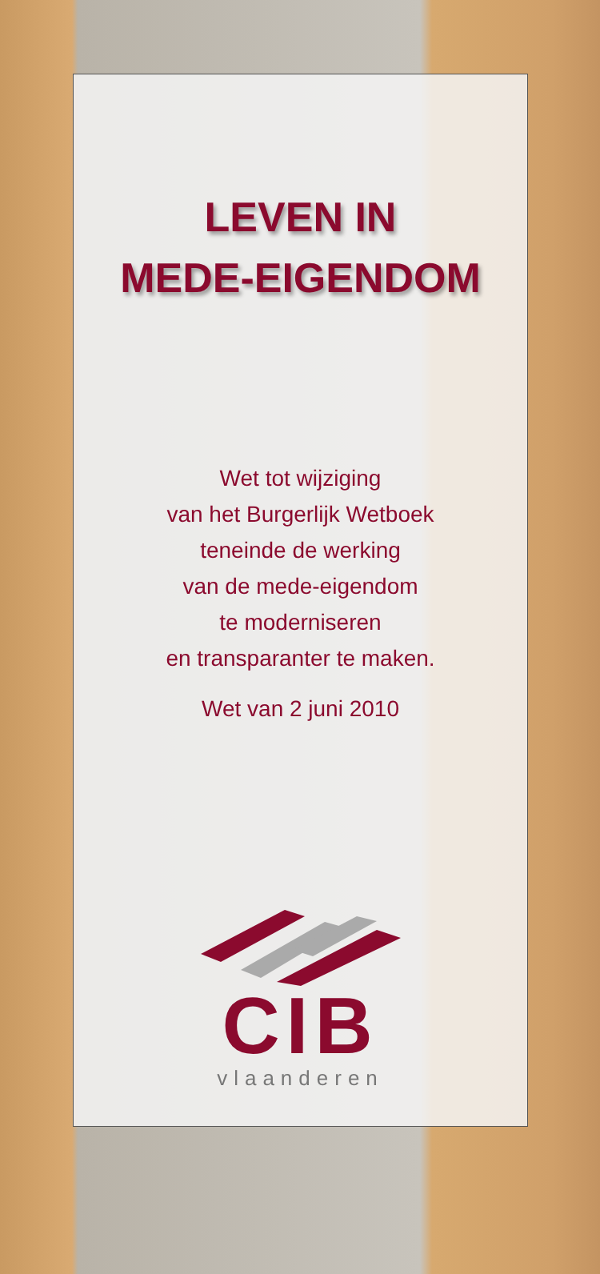LEVEN IN
MEDE-EIGENDOM
Wet tot wijziging
van het Burgerlijk Wetboek
teneinde de werking
van de mede-eigendom
te moderniseren
en transparanter te maken.
Wet van 2 juni 2010
CIB
vlaanderen